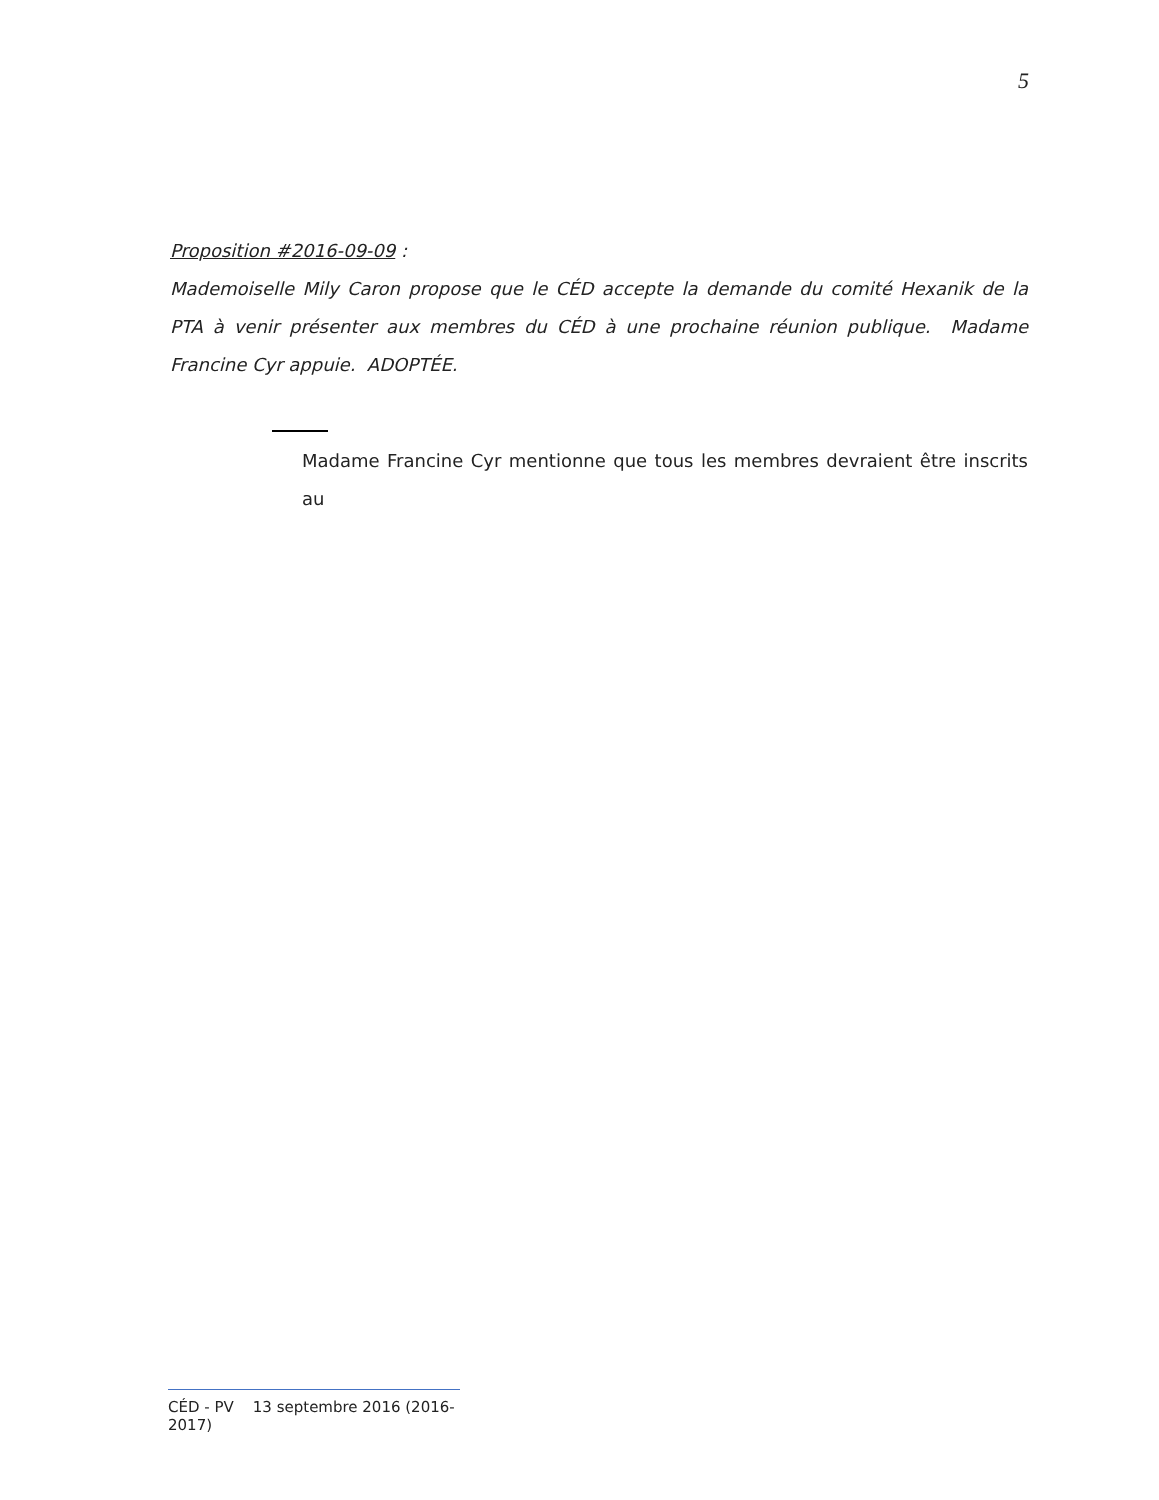5
Proposition #2016-09-09 :
Mademoiselle Mily Caron propose que le CÉD accepte la demande du comité Hexanik de la PTA à venir présenter aux membres du CÉD à une prochaine réunion publique. Madame Francine Cyr appuie. ADOPTÉE.
Madame Francine Cyr mentionne que tous les membres devraient être inscrits au
CÉD - PV 13 septembre 2016 (2016-2017)